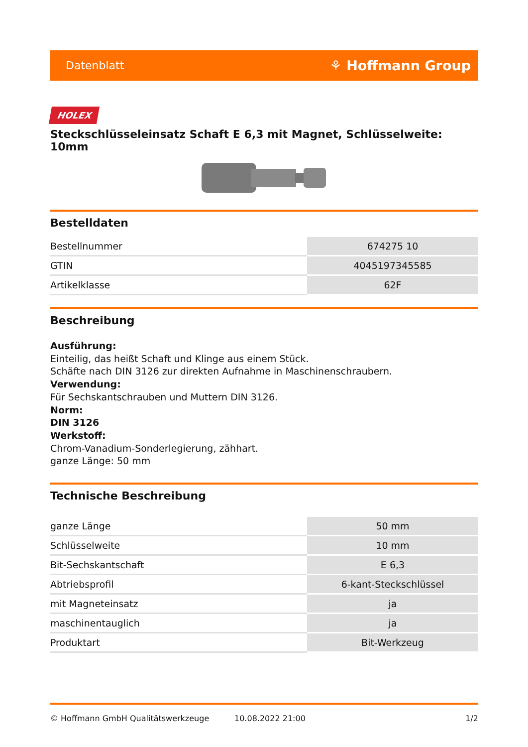Datenblatt ⚘ Hoffmann Group
HOLEX
Steckschlüsseleinsatz Schaft E 6,3 mit Magnet, Schlüsselweite: 10mm
Bestelldaten
| Bestellnummer | 674275 10 |
| GTIN | 4045197345585 |
| Artikelklasse | 62F |
Beschreibung
Ausführung:
Einteilig, das heißt Schaft und Klinge aus einem Stück.
Schäfte nach DIN 3126 zur direkten Aufnahme in Maschinenschraubern.
Verwendung:
Für Sechskantschrauben und Muttern DIN 3126.
Norm:
DIN 3126
Werkstoff:
Chrom-Vanadium-Sonderlegierung, zähhart.
ganze Länge: 50 mm
Technische Beschreibung
| ganze Länge | 50 mm |
| Schlüsselweite | 10 mm |
| Bit-Sechskantschaft | E 6,3 |
| Abtriebsprofil | 6-kant-Steckschlüssel |
| mit Magneteinsatz | ja |
| maschinentauglich | ja |
| Produktart | Bit-Werkzeug |
© Hoffmann GmbH Qualitätswerkzeuge 10.08.2022 21:00 1/2